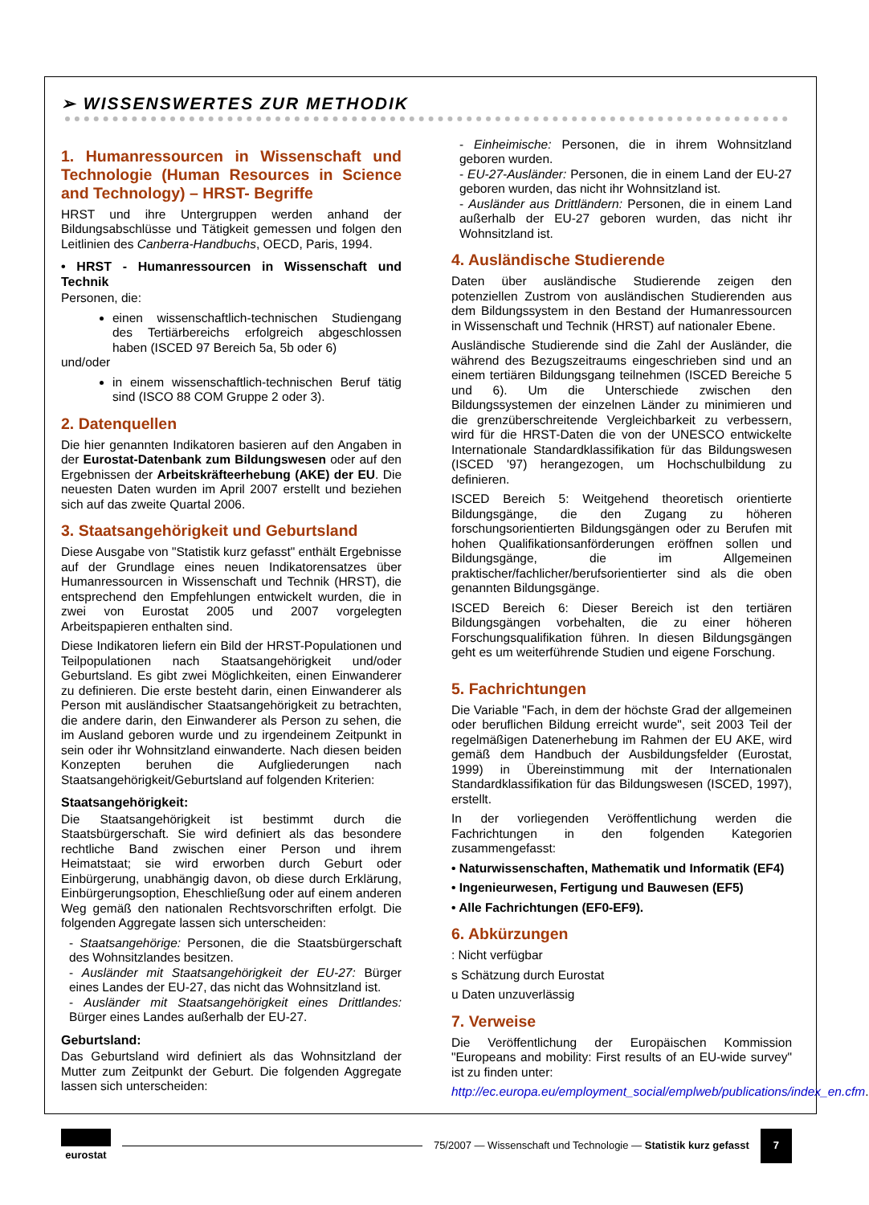➢ WISSENSWERTES ZUR METHODIK
1. Humanressourcen in Wissenschaft und Technologie (Human Resources in Science and Technology) – HRST- Begriffe
HRST und ihre Untergruppen werden anhand der Bildungsabschlüsse und Tätigkeit gemessen und folgen den Leitlinien des Canberra-Handbuchs, OECD, Paris, 1994.
• HRST - Humanressourcen in Wissenschaft und Technik
Personen, die:
einen wissenschaftlich-technischen Studiengang des Tertiärbereichs erfolgreich abgeschlossen haben (ISCED 97 Bereich 5a, 5b oder 6)
und/oder
in einem wissenschaftlich-technischen Beruf tätig sind (ISCO 88 COM Gruppe 2 oder 3).
2. Datenquellen
Die hier genannten Indikatoren basieren auf den Angaben in der Eurostat-Datenbank zum Bildungswesen oder auf den Ergebnissen der Arbeitskräfteerhebung (AKE) der EU. Die neuesten Daten wurden im April 2007 erstellt und beziehen sich auf das zweite Quartal 2006.
3. Staatsangehörigkeit und Geburtsland
Diese Ausgabe von "Statistik kurz gefasst" enthält Ergebnisse auf der Grundlage eines neuen Indikatorensatzes über Humanressourcen in Wissenschaft und Technik (HRST), die entsprechend den Empfehlungen entwickelt wurden, die in zwei von Eurostat 2005 und 2007 vorgelegten Arbeitspapieren enthalten sind.
Diese Indikatoren liefern ein Bild der HRST-Populationen und Teilpopulationen nach Staatsangehörigkeit und/oder Geburtsland. Es gibt zwei Möglichkeiten, einen Einwanderer zu definieren. Die erste besteht darin, einen Einwanderer als Person mit ausländischer Staatsangehörigkeit zu betrachten, die andere darin, den Einwanderer als Person zu sehen, die im Ausland geboren wurde und zu irgendeinem Zeitpunkt in sein oder ihr Wohnsitzland einwanderte. Nach diesen beiden Konzepten beruhen die Aufgliederungen nach Staatsangehörigkeit/Geburtsland auf folgenden Kriterien:
Staatsangehörigkeit:
Die Staatsangehörigkeit ist bestimmt durch die Staatsbürgerschaft. Sie wird definiert als das besondere rechtliche Band zwischen einer Person und ihrem Heimatstaat; sie wird erworben durch Geburt oder Einbürgerung, unabhängig davon, ob diese durch Erklärung, Einbürgerungsoption, Eheschließung oder auf einem anderen Weg gemäß den nationalen Rechtsvorschriften erfolgt. Die folgenden Aggregate lassen sich unterscheiden:
- Staatsangehörige: Personen, die die Staatsbürgerschaft des Wohnsitzlandes besitzen.
- Ausländer mit Staatsangehörigkeit der EU-27: Bürger eines Landes der EU-27, das nicht das Wohnsitzland ist.
- Ausländer mit Staatsangehörigkeit eines Drittlandes: Bürger eines Landes außerhalb der EU-27.
Geburtsland:
Das Geburtsland wird definiert als das Wohnsitzland der Mutter zum Zeitpunkt der Geburt. Die folgenden Aggregate lassen sich unterscheiden:
- Einheimische: Personen, die in ihrem Wohnsitzland geboren wurden.
- EU-27-Ausländer: Personen, die in einem Land der EU-27 geboren wurden, das nicht ihr Wohnsitzland ist.
- Ausländer aus Drittländern: Personen, die in einem Land außerhalb der EU-27 geboren wurden, das nicht ihr Wohnsitzland ist.
4. Ausländische Studierende
Daten über ausländische Studierende zeigen den potenziellen Zustrom von ausländischen Studierenden aus dem Bildungssystem in den Bestand der Humanressourcen in Wissenschaft und Technik (HRST) auf nationaler Ebene.
Ausländische Studierende sind die Zahl der Ausländer, die während des Bezugszeitraums eingeschrieben sind und an einem tertiären Bildungsgang teilnehmen (ISCED Bereiche 5 und 6). Um die Unterschiede zwischen den Bildungssystemen der einzelnen Länder zu minimieren und die grenzüberschreitende Vergleichbarkeit zu verbessern, wird für die HRST-Daten die von der UNESCO entwickelte Internationale Standardklassifikation für das Bildungswesen (ISCED '97) herangezogen, um Hochschulbildung zu definieren.
ISCED Bereich 5: Weitgehend theoretisch orientierte Bildungsgänge, die den Zugang zu höheren forschungsorientierten Bildungsgängen oder zu Berufen mit hohen Qualifikationsanförderungen eröffnen sollen und Bildungsgänge, die im Allgemeinen praktischer/fachlicher/berufsorientierter sind als die oben genannten Bildungsgänge.
ISCED Bereich 6: Dieser Bereich ist den tertiären Bildungsgängen vorbehalten, die zu einer höheren Forschungsqualifikation führen. In diesen Bildungsgängen geht es um weiterführende Studien und eigene Forschung.
5. Fachrichtungen
Die Variable "Fach, in dem der höchste Grad der allgemeinen oder beruflichen Bildung erreicht wurde", seit 2003 Teil der regelmäßigen Datenerhebung im Rahmen der EU AKE, wird gemäß dem Handbuch der Ausbildungsfelder (Eurostat, 1999) in Übereinstimmung mit der Internationalen Standardklassifikation für das Bildungswesen (ISCED, 1997), erstellt.
In der vorliegenden Veröffentlichung werden die Fachrichtungen in den folgenden Kategorien zusammengefasst:
• Naturwissenschaften, Mathematik und Informatik (EF4)
• Ingenieurwesen, Fertigung und Bauwesen (EF5)
• Alle Fachrichtungen (EF0-EF9).
6. Abkürzungen
: Nicht verfügbar
s Schätzung durch Eurostat
u Daten unzuverlässig
7. Verweise
Die Veröffentlichung der Europäischen Kommission "Europeans and mobility: First results of an EU-wide survey" ist zu finden unter:
http://ec.europa.eu/employment_social/emplweb/publications/index_en.cfm.
eurostat
75/2007 — Wissenschaft und Technologie — Statistik kurz gefasst 7